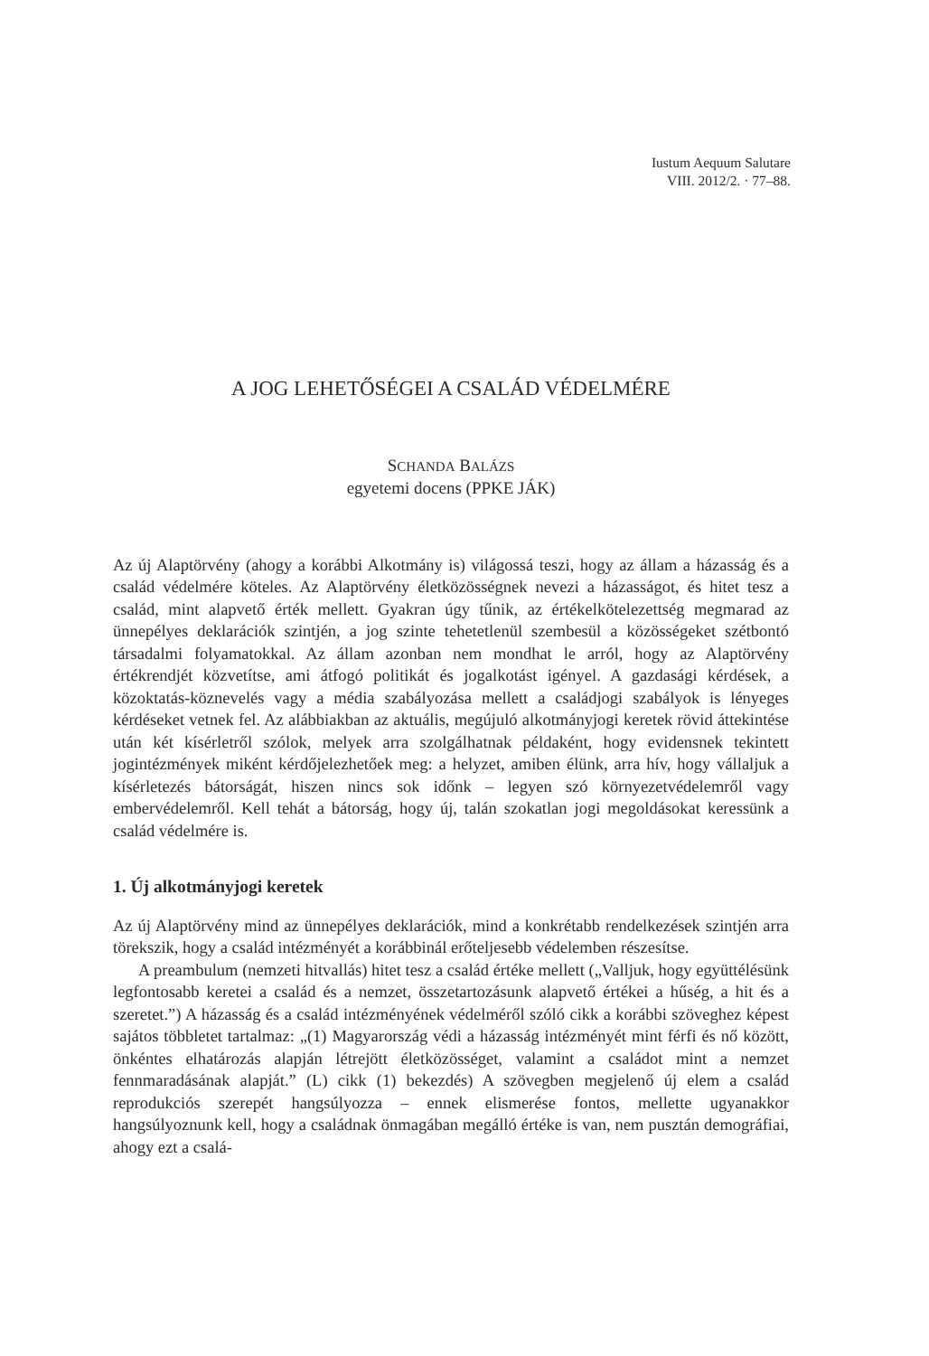Iustum Aequum Salutare
VIII. 2012/2. · 77–88.
A JOG LEHETŐSÉGEI A CSALÁD VÉDELMÉRE
SCHANDA BALÁZS
egyetemi docens (PPKE JÁK)
Az új Alaptörvény (ahogy a korábbi Alkotmány is) világossá teszi, hogy az állam a házasság és a család védelmére köteles. Az Alaptörvény életközösségnek nevezi a házasságot, és hitet tesz a család, mint alapvető érték mellett. Gyakran úgy tűnik, az értékelkötelezettség megmarad az ünnepélyes deklarációk szintjén, a jog szinte tehetetlenül szembesül a közösségeket szétbontó társadalmi folyamatokkal. Az állam azonban nem mondhat le arról, hogy az Alaptörvény értékrendjét közvetítse, ami átfogó politikát és jogalkotást igényel. A gazdasági kérdések, a közoktatás-köznevelés vagy a média szabályozása mellett a családjogi szabályok is lényeges kérdéseket vetnek fel. Az alábbiakban az aktuális, megújuló alkotmányjogi keretek rövid áttekintése után két kísérletről szólok, melyek arra szolgálhatnak példaként, hogy evidensnek tekintett jogintézmények miként kérdőjelezhetőek meg: a helyzet, amiben élünk, arra hív, hogy vállaljuk a kísérletezés bátorságát, hiszen nincs sok időnk – legyen szó környezetvédelemről vagy embervédelemről. Kell tehát a bátorság, hogy új, talán szokatlan jogi megoldásokat keressünk a család védelmére is.
1. Új alkotmányjogi keretek
Az új Alaptörvény mind az ünnepélyes deklarációk, mind a konkrétabb rendelkezések szintjén arra törekszik, hogy a család intézményét a korábbinál erőteljesebb védelemben részesítse.
A preambulum (nemzeti hitvallás) hitet tesz a család értéke mellett („Valljuk, hogy együttélésünk legfontosabb keretei a család és a nemzet, összetartozásunk alapvető értékei a hűség, a hit és a szeretet.”) A házasság és a család intézményének védelméről szóló cikk a korábbi szöveghez képest sajátos többletet tartalmaz: „(1) Magyarország védi a házasság intézményét mint férfi és nő között, önkéntes elhatározás alapján létrejött életközösséget, valamint a családot mint a nemzet fennmaradásának alapját.” (L) cikk (1) bekezdés) A szövegben megjelenő új elem a család reprodukciós szerepét hangsúlyozza – ennek elismerése fontos, mellette ugyanakkor hangsúlyoznunk kell, hogy a családnak önmagában megálló értéke is van, nem pusztán demográfiai, ahogy ezt a csalá-